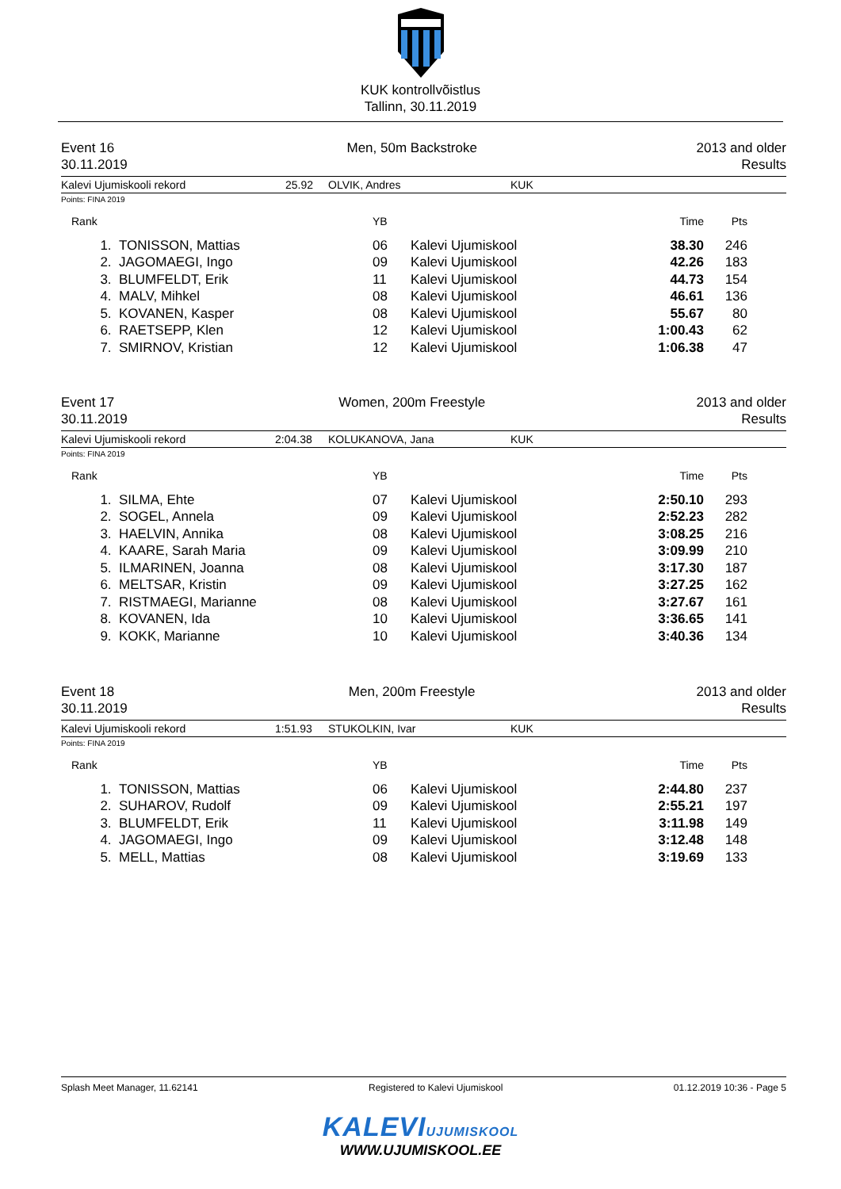KUK kontrollvõistlus
Tallinn, 30.11.2019
Event 16
30.11.2019
Men, 50m Backstroke 2013 and older
Results
Kalevi Ujumiskooli rekord 25.92 OLVIK, Andres KUK
Points: FINA 2019
| Rank | | YB | | Time | Pts |
| --- | --- | --- | --- | --- | --- |
| 1. | TONISSON, Mattias | 06 | Kalevi Ujumiskool | 38.30 | 246 |
| 2. | JAGOMAEGI, Ingo | 09 | Kalevi Ujumiskool | 42.26 | 183 |
| 3. | BLUMFELDT, Erik | 11 | Kalevi Ujumiskool | 44.73 | 154 |
| 4. | MALV, Mihkel | 08 | Kalevi Ujumiskool | 46.61 | 136 |
| 5. | KOVANEN, Kasper | 08 | Kalevi Ujumiskool | 55.67 | 80 |
| 6. | RAETSEPP, Klen | 12 | Kalevi Ujumiskool | 1:00.43 | 62 |
| 7. | SMIRNOV, Kristian | 12 | Kalevi Ujumiskool | 1:06.38 | 47 |
Event 17
30.11.2019
Women, 200m Freestyle 2013 and older
Results
Kalevi Ujumiskooli rekord 2:04.38 KOLUKANOVA, Jana KUK
Points: FINA 2019
| Rank | | YB | | Time | Pts |
| --- | --- | --- | --- | --- | --- |
| 1. | SILMA, Ehte | 07 | Kalevi Ujumiskool | 2:50.10 | 293 |
| 2. | SOGEL, Annela | 09 | Kalevi Ujumiskool | 2:52.23 | 282 |
| 3. | HAELVIN, Annika | 08 | Kalevi Ujumiskool | 3:08.25 | 216 |
| 4. | KAARE, Sarah Maria | 09 | Kalevi Ujumiskool | 3:09.99 | 210 |
| 5. | ILMARINEN, Joanna | 08 | Kalevi Ujumiskool | 3:17.30 | 187 |
| 6. | MELTSAR, Kristin | 09 | Kalevi Ujumiskool | 3:27.25 | 162 |
| 7. | RISTMAEGI, Marianne | 08 | Kalevi Ujumiskool | 3:27.67 | 161 |
| 8. | KOVANEN, Ida | 10 | Kalevi Ujumiskool | 3:36.65 | 141 |
| 9. | KOKK, Marianne | 10 | Kalevi Ujumiskool | 3:40.36 | 134 |
Event 18
30.11.2019
Men, 200m Freestyle 2013 and older
Results
Kalevi Ujumiskooli rekord 1:51.93 STUKOLKIN, Ivar KUK
Points: FINA 2019
| Rank | | YB | | Time | Pts |
| --- | --- | --- | --- | --- | --- |
| 1. | TONISSON, Mattias | 06 | Kalevi Ujumiskool | 2:44.80 | 237 |
| 2. | SUHAROV, Rudolf | 09 | Kalevi Ujumiskool | 2:55.21 | 197 |
| 3. | BLUMFELDT, Erik | 11 | Kalevi Ujumiskool | 3:11.98 | 149 |
| 4. | JAGOMAEGI, Ingo | 09 | Kalevi Ujumiskool | 3:12.48 | 148 |
| 5. | MELL, Mattias | 08 | Kalevi Ujumiskool | 3:19.69 | 133 |
Splash Meet Manager, 11.62141 Registered to Kalevi Ujumiskool 01.12.2019 10:36 - Page 5
KALEVIUJUMISKOOL
WWW.UJUMISKOOL.EE